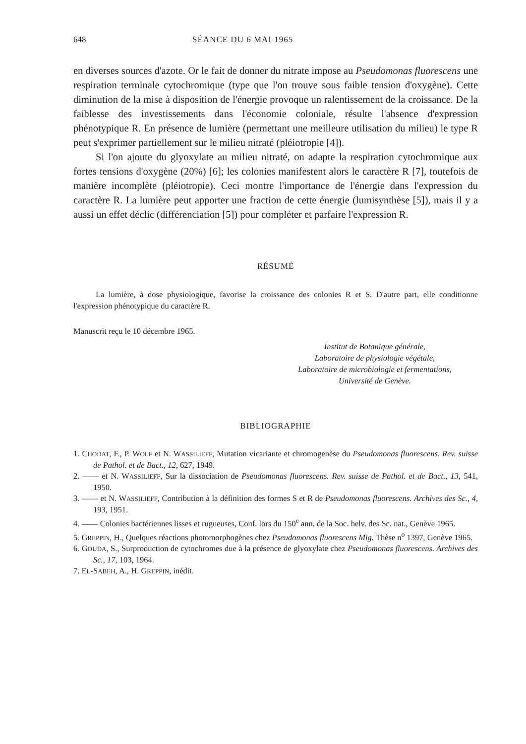648 SÉANCE DU 6 MAI 1965
en diverses sources d'azote. Or le fait de donner du nitrate impose au Pseudomonas fluorescens une respiration terminale cytochromique (type que l'on trouve sous faible tension d'oxygène). Cette diminution de la mise à disposition de l'énergie provoque un ralentissement de la croissance. De la faiblesse des investissements dans l'économie coloniale, résulte l'absence d'expression phénotypique R. En présence de lumière (permettant une meilleure utilisation du milieu) le type R peut s'exprimer partiellement sur le milieu nitraté (pléiotropie [4]).
Si l'on ajoute du glyoxylate au milieu nitraté, on adapte la respiration cytochromique aux fortes tensions d'oxygène (20%) [6]; les colonies manifestent alors le caractère R [7], toutefois de manière incomplète (pléiotropie). Ceci montre l'importance de l'énergie dans l'expression du caractère R. La lumière peut apporter une fraction de cette énergie (lumisynthèse [5]), mais il y a aussi un effet déclic (différenciation [5]) pour compléter et parfaire l'expression R.
RÉSUMÉ
La lumière, à dose physiologique, favorise la croissance des colonies R et S. D'autre part, elle conditionne l'expression phénotypique du caractère R.
Manuscrit reçu le 10 décembre 1965.
Institut de Botanique générale,
Laboratoire de physiologie végétale,
Laboratoire de microbiologie et fermentations,
Université de Genève.
BIBLIOGRAPHIE
1. CHODAT, F., P. WOLF et N. WASSILIEFF, Mutation vicariante et chromogenèse du Pseudomonas fluorescens. Rev. suisse de Pathol. et de Bact., 12, 627, 1949.
2. —— et N. WASSILIEFF, Sur la dissociation de Pseudomonas fluorescens. Rev. suisse de Pathol. et de Bact., 13, 541, 1950.
3. —— et N. WASSILIEFF, Contribution à la définition des formes S et R de Pseudomonas fluorescens. Archives des Sc., 4, 193, 1951.
4. —— Colonies bactériennes lisses et rugueuses, Conf. lors du 150<sup>e</sup> ann. de la Soc. helv. des Sc. nat., Genève 1965.
5. GREPPIN, H., Quelques réactions photomorphogènes chez Pseudomonas fluorescens Mig. Thèse n<sup>o</sup> 1397, Genève 1965.
6. GOUDA, S., Surproduction de cytochromes due à la présence de glyoxylate chez Pseudomonas fluorescens. Archives des Sc., 17, 103, 1964.
7. EL-SABEH, A., H. GREPPIN, inédit.